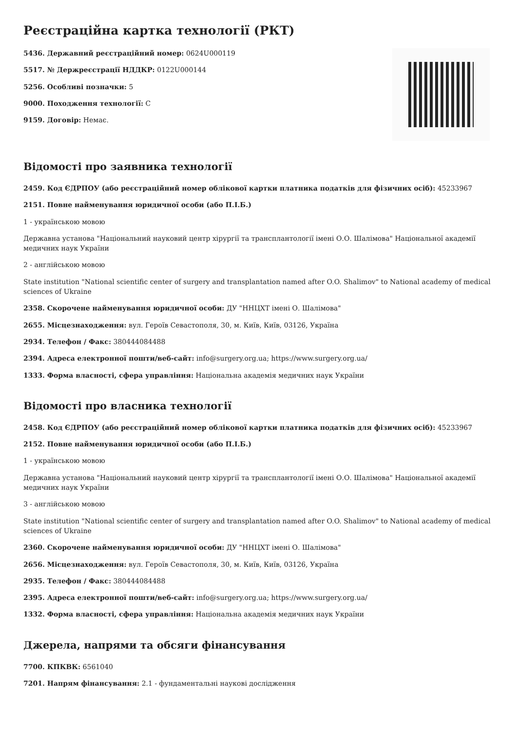Реєстраційна картка технології (РКТ)
5436. Державний реєстраційний номер: 0624U000119
5517. № Держреєстрації НДДКР: 0122U000144
5256. Особливі позначки: 5
9000. Походження технології: С
9159. Договір: Немає.
Відомості про заявника технології
2459. Код ЄДРПОУ (або реєстраційний номер облікової картки платника податків для фізичних осіб): 45233967
2151. Повне найменування юридичної особи (або П.І.Б.)
1 - українською мовою
Державна установа "Національний науковий центр хірургії та трансплантології імені О.О. Шалімова" Національної академії медичних наук України
2 - англійською мовою
State institution "National scientific center of surgery and transplantation named after O.O. Shalimov" to National academy of medical sciences of Ukraine
2358. Скорочене найменування юридичної особи: ДУ "ННЦХТ імені О. Шалімова"
2655. Місцезнаходження: вул. Героїв Севастополя, 30, м. Київ, Київ, 03126, Україна
2934. Телефон / Факс: 380444084488
2394. Адреса електронної пошти/веб-сайт: info@surgery.org.ua; https://www.surgery.org.ua/
1333. Форма власності, сфера управління: Національна академія медичних наук України
Відомості про власника технології
2458. Код ЄДРПОУ (або реєстраційний номер облікової картки платника податків для фізичних осіб): 45233967
2152. Повне найменування юридичної особи (або П.І.Б.)
1 - українською мовою
Державна установа "Національний науковий центр хірургії та трансплантології імені О.О. Шалімова" Національної академії медичних наук України
3 - англійською мовою
State institution "National scientific center of surgery and transplantation named after O.O. Shalimov" to National academy of medical sciences of Ukraine
2360. Скорочене найменування юридичної особи: ДУ "ННЦХТ імені О. Шалімова"
2656. Місцезнаходження: вул. Героїв Севастополя, 30, м. Київ, Київ, 03126, Україна
2935. Телефон / Факс: 380444084488
2395. Адреса електронної пошти/веб-сайт: info@surgery.org.ua; https://www.surgery.org.ua/
1332. Форма власності, сфера управління: Національна академія медичних наук України
Джерела, напрями та обсяги фінансування
7700. КПКВК: 6561040
7201. Напрям фінансування: 2.1 - фундаментальні наукові дослідження